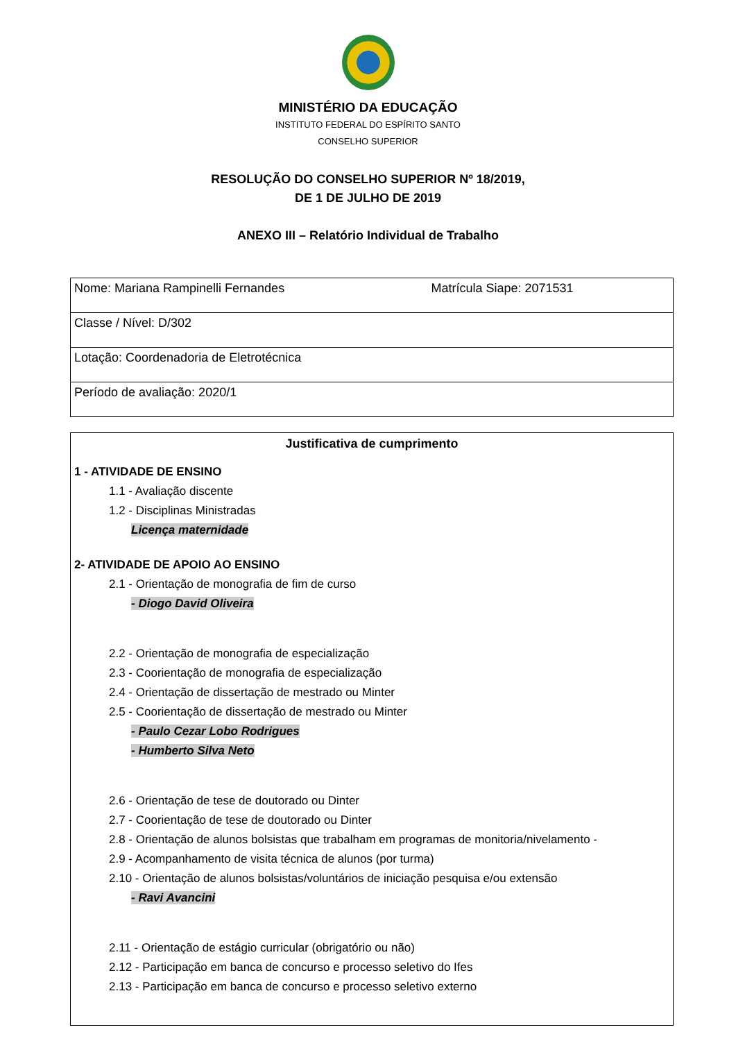MINISTÉRIO DA EDUCAÇÃO
INSTITUTO FEDERAL DO ESPÍRITO SANTO
CONSELHO SUPERIOR
RESOLUÇÃO DO CONSELHO SUPERIOR Nº 18/2019,
DE 1 DE JULHO DE 2019
ANEXO III – Relatório Individual de Trabalho
| Nome: Mariana Rampinelli Fernandes | Matrícula Siape: 2071531 |
| Classe / Nível: D/302 | |
| Lotação: Coordenadoria de Eletrotécnica | |
| Período de avaliação: 2020/1 | |
Justificativa de cumprimento
1 - ATIVIDADE DE ENSINO
1.1 - Avaliação discente
1.2 - Disciplinas Ministradas
Licença maternidade
2- ATIVIDADE DE APOIO AO ENSINO
2.1 - Orientação de monografia de fim de curso
- Diogo David Oliveira
2.2 - Orientação de monografia de especialização
2.3 - Coorientação de monografia de especialização
2.4 - Orientação de dissertação de mestrado ou Minter
2.5 - Coorientação de dissertação de mestrado ou Minter
- Paulo Cezar Lobo Rodrigues
- Humberto Silva Neto
2.6 - Orientação de tese de doutorado ou Dinter
2.7 - Coorientação de tese de doutorado ou Dinter
2.8 - Orientação de alunos bolsistas que trabalham em programas de monitoria/nivelamento -
2.9 - Acompanhamento de visita técnica de alunos (por turma)
2.10 - Orientação de alunos bolsistas/voluntários de iniciação pesquisa e/ou extensão
- Ravi Avancini
2.11 - Orientação de estágio curricular (obrigatório ou não)
2.12 - Participação em banca de concurso e processo seletivo do Ifes
2.13 - Participação em banca de concurso e processo seletivo externo